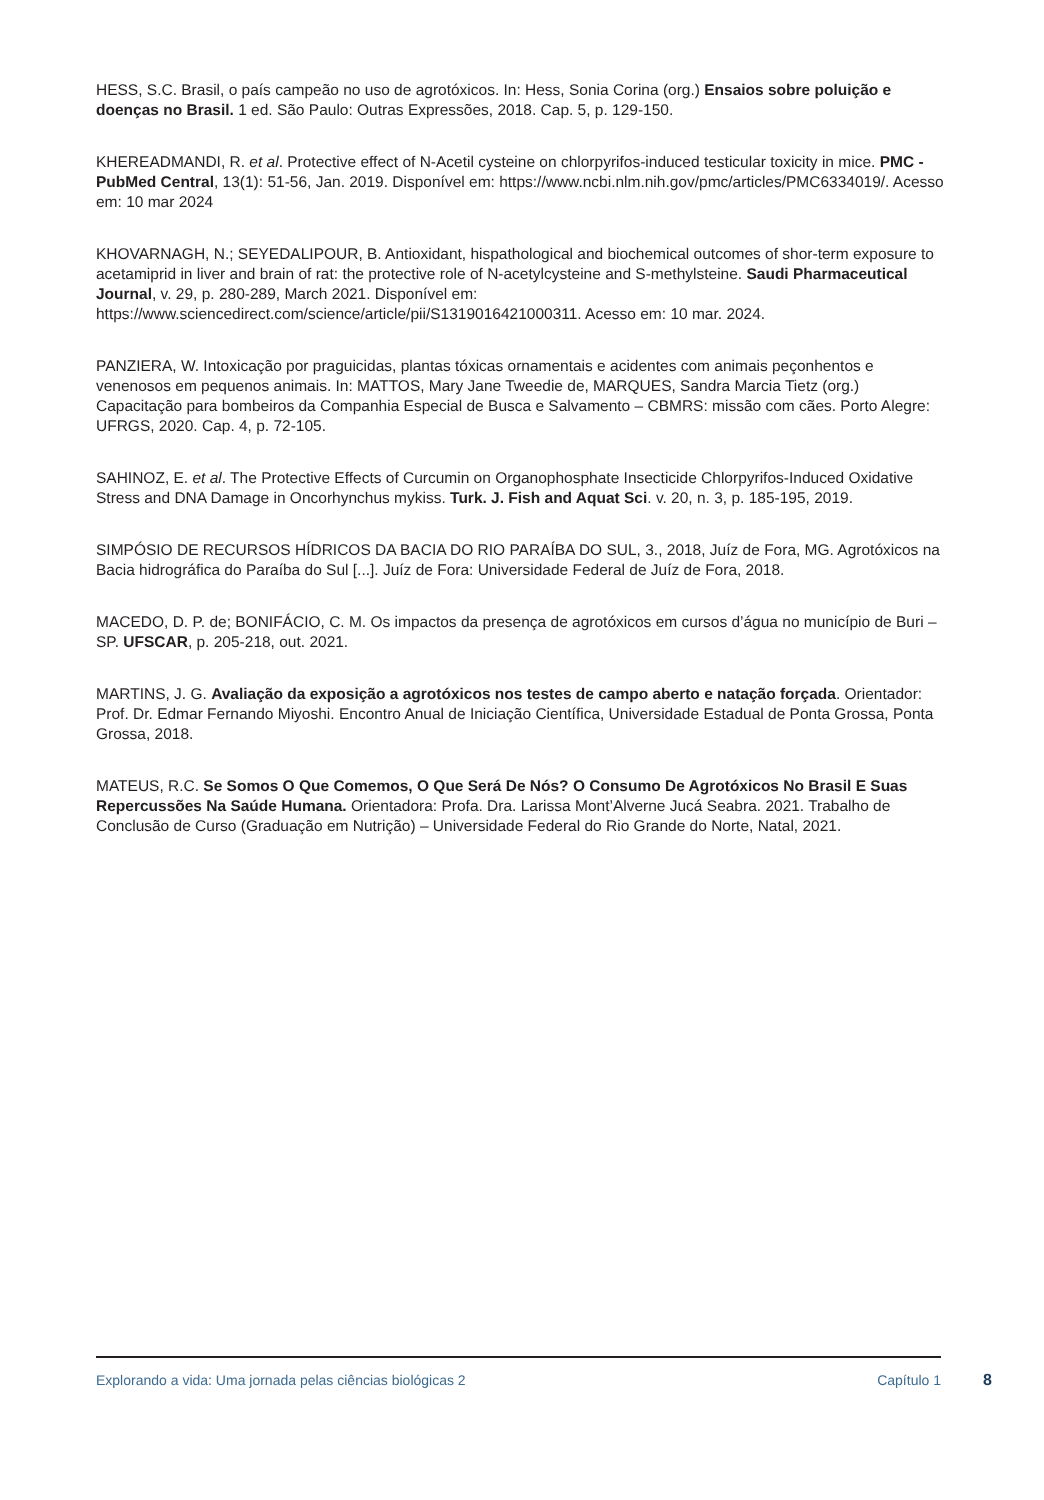HESS, S.C. Brasil, o país campeão no uso de agrotóxicos. In: Hess, Sonia Corina (org.) Ensaios sobre poluição e doenças no Brasil. 1 ed. São Paulo: Outras Expressões, 2018. Cap. 5, p. 129-150.
KHEREADMANDI, R. et al. Protective effect of N-Acetil cysteine on chlorpyrifos-induced testicular toxicity in mice. PMC - PubMed Central, 13(1): 51-56, Jan. 2019. Disponível em: https://www.ncbi.nlm.nih.gov/pmc/articles/PMC6334019/. Acesso em: 10 mar 2024
KHOVARNAGH, N.; SEYEDALIPOUR, B. Antioxidant, hispathological and biochemical outcomes of shor-term exposure to acetamiprid in liver and brain of rat: the protective role of N-acetylcysteine and S-methylsteine. Saudi Pharmaceutical Journal, v. 29, p. 280-289, March 2021. Disponível em: https://www.sciencedirect.com/science/article/pii/S1319016421000311. Acesso em: 10 mar. 2024.
PANZIERA, W. Intoxicação por praguicidas, plantas tóxicas ornamentais e acidentes com animais peçonhentos e venenosos em pequenos animais. In: MATTOS, Mary Jane Tweedie de, MARQUES, Sandra Marcia Tietz (org.) Capacitação para bombeiros da Companhia Especial de Busca e Salvamento – CBMRS: missão com cães. Porto Alegre: UFRGS, 2020. Cap. 4, p. 72-105.
SAHINOZ, E. et al. The Protective Effects of Curcumin on Organophosphate Insecticide Chlorpyrifos-Induced Oxidative Stress and DNA Damage in Oncorhynchus mykiss. Turk. J. Fish and Aquat Sci. v. 20, n. 3, p. 185-195, 2019.
SIMPÓSIO DE RECURSOS HÍDRICOS DA BACIA DO RIO PARAÍBA DO SUL, 3., 2018, Juíz de Fora, MG. Agrotóxicos na Bacia hidrográfica do Paraíba do Sul [...]. Juíz de Fora: Universidade Federal de Juíz de Fora, 2018.
MACEDO, D. P. de; BONIFÁCIO, C. M. Os impactos da presença de agrotóxicos em cursos d’água no município de Buri – SP. UFSCAR, p. 205-218, out. 2021.
MARTINS, J. G. Avaliação da exposição a agrotóxicos nos testes de campo aberto e natação forçada. Orientador: Prof. Dr. Edmar Fernando Miyoshi. Encontro Anual de Iniciação Científica, Universidade Estadual de Ponta Grossa, Ponta Grossa, 2018.
MATEUS, R.C. Se Somos O Que Comemos, O Que Será De Nós? O Consumo De Agrotóxicos No Brasil E Suas Repercussões Na Saúde Humana. Orientadora: Profa. Dra. Larissa Mont’Alverne Jucá Seabra. 2021. Trabalho de Conclusão de Curso (Graduação em Nutrição) – Universidade Federal do Rio Grande do Norte, Natal, 2021.
Explorando a vida: Uma jornada pelas ciências biológicas 2 Capítulo 1 8